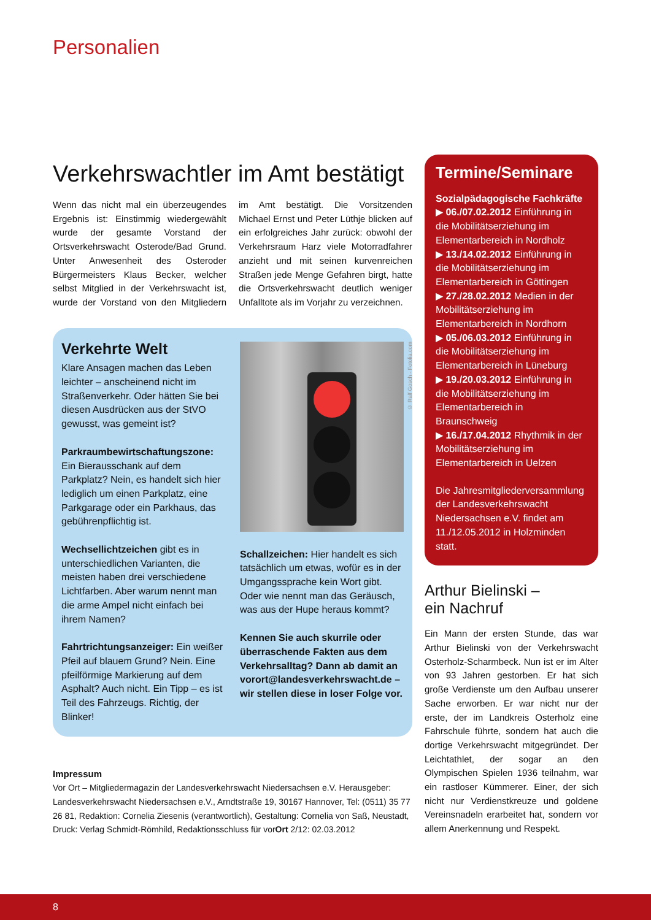Personalien
Verkehrswachtler im Amt bestätigt
Wenn das nicht mal ein überzeugendes Ergebnis ist: Einstimmig wiedergewählt wurde der gesamte Vorstand der Ortsverkehrswacht Osterode/Bad Grund. Unter Anwesenheit des Osteroder Bürgermeisters Klaus Becker, welcher selbst Mitglied in der Verkehrswacht ist, wurde der Vorstand von den Mitgliedern im Amt bestätigt. Die Vorsitzenden Michael Ernst und Peter Lüthje blicken auf ein erfolgreiches Jahr zurück: obwohl der Verkehrsraum Harz viele Motorradfahrer anzieht und mit seinen kurvenreichen Straßen jede Menge Gefahren birgt, hatte die Ortsverkehrswacht deutlich weniger Unfalltote als im Vorjahr zu verzeichnen.
Verkehrte Welt
Klare Ansagen machen das Leben leichter – anscheinend nicht im Straßenverkehr. Oder hätten Sie bei diesen Ausdrücken aus der StVO gewusst, was gemeint ist?
Parkraumbewirtschaftungszone: Ein Bierausschank auf dem Parkplatz? Nein, es handelt sich hier lediglich um einen Parkplatz, eine Parkgarage oder ein Parkhaus, das gebührenpflichtig ist.
Wechsellichtzeichen gibt es in unterschiedlichen Varianten, die meisten haben drei verschiedene Lichtfarben. Aber warum nennt man die arme Ampel nicht einfach bei ihrem Namen?
Fahrtrichtungsanzeiger: Ein weißer Pfeil auf blauem Grund? Nein. Eine pfeilförmige Markierung auf dem Asphalt? Auch nicht. Ein Tipp – es ist Teil des Fahrzeugs. Richtig, der Blinker!
© Ralf Gosch - Fotolia.com
Schallzeichen: Hier handelt es sich tatsächlich um etwas, wofür es in der Umgangssprache kein Wort gibt. Oder wie nennt man das Geräusch, was aus der Hupe heraus kommt?
Kennen Sie auch skurrile oder überraschende Fakten aus dem Verkehrsalltag? Dann ab damit an vorort@landesverkehrswacht.de – wir stellen diese in loser Folge vor.
Impressum
Vor Ort – Mitgliedermagazin der Landesverkehrswacht Niedersachsen e.V. Herausgeber: Landesverkehrswacht Niedersachsen e.V., Arndtstraße 19, 30167 Hannover, Tel: (0511) 35 77 26 81, Redaktion: Cornelia Ziesenis (verantwortlich), Gestaltung: Cornelia von Saß, Neustadt, Druck: Verlag Schmidt-Römhild, Redaktionsschluss für vorOrt 2/12: 02.03.2012
Termine/Seminare
Sozialpädagogische Fachkräfte
▶ 06./07.02.2012 Einführung in die Mobilitätserziehung im Elementarbereich in Nordholz
▶ 13./14.02.2012 Einführung in die Mobilitätserziehung im Elementarbereich in Göttingen
▶ 27./28.02.2012 Medien in der Mobilitätserziehung im Elementarbereich in Nordhorn
▶ 05./06.03.2012 Einführung in die Mobilitätserziehung im Elementarbereich in Lüneburg
▶ 19./20.03.2012 Einführung in die Mobilitätserziehung im Elementarbereich in Braunschweig
▶ 16./17.04.2012 Rhythmik in der Mobilitätserziehung im Elementarbereich in Uelzen
Die Jahresmitgliederversammlung der Landesverkehrswacht Niedersachsen e.V. findet am 11./12.05.2012 in Holzminden statt.
Arthur Bielinski –
ein Nachruf
Ein Mann der ersten Stunde, das war Arthur Bielinski von der Verkehrswacht Osterholz-Scharmbeck. Nun ist er im Alter von 93 Jahren gestorben. Er hat sich große Verdienste um den Aufbau unserer Sache erworben. Er war nicht nur der erste, der im Landkreis Osterholz eine Fahrschule führte, sondern hat auch die dortige Verkehrswacht mitgegründet. Der Leichtathlet, der sogar an den Olympischen Spielen 1936 teilnahm, war ein rastloser Kümmerer. Einer, der sich nicht nur Verdienstkreuze und goldene Vereinsnadeln erarbeitet hat, sondern vor allem Anerkennung und Respekt.
8